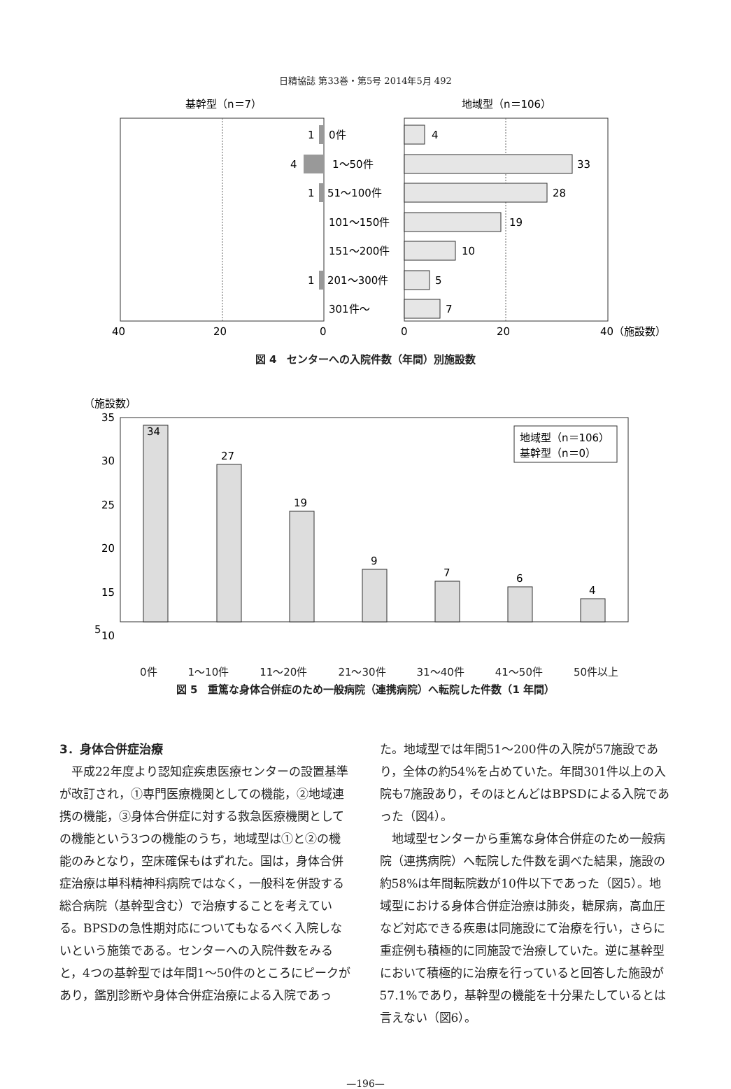日精協誌 第33巻・第5号 2014年5月 492
基幹型（n＝7）
地域型（n＝106）
1
0件
4
1〜50件
1
51〜100件
101〜150件
151〜200件
1
201〜300件
301件〜
4
33
28
19
10
5
7
40
20
0
0
20
40（施設数）
図 4　センターへの入院件数（年間）別施設数
（施設数）
35
30
25
20
15
10
34
27
19
9
7
6
4
地域型（n＝106）
基幹型（n＝0）
5
0件 1〜10件 11〜20件 21〜30件 31〜40件 41〜50件 50件以上
図 5　重篤な身体合併症のため一般病院（連携病院）へ転院した件数（1 年間）
3．身体合併症治療
　平成22年度より認知症疾患医療センターの設置基準が改訂され，①専門医療機関としての機能，②地域連携の機能，③身体合併症に対する救急医療機関としての機能という3つの機能のうち，地域型は①と②の機能のみとなり，空床確保もはずれた。国は，身体合併症治療は単科精神科病院ではなく，一般科を併設する総合病院（基幹型含む）で治療することを考えている。BPSDの急性期対応についてもなるべく入院しないという施策である。センターへの入院件数をみると，4つの基幹型では年間1〜50件のところにピークがあり，鑑別診断や身体合併症治療による入院であっ
た。地域型では年間51〜200件の入院が57施設であり，全体の約54%を占めていた。年間301件以上の入院も7施設あり，そのほとんどはBPSDによる入院であった（図4）。
　地域型センターから重篤な身体合併症のため一般病院（連携病院）へ転院した件数を調べた結果，施設の約58%は年間転院数が10件以下であった（図5）。地域型における身体合併症治療は肺炎，糖尿病，高血圧など対応できる疾患は同施設にて治療を行い，さらに重症例も積極的に同施設で治療していた。逆に基幹型において積極的に治療を行っていると回答した施設が57.1%であり，基幹型の機能を十分果たしているとは言えない（図6）。
—196—